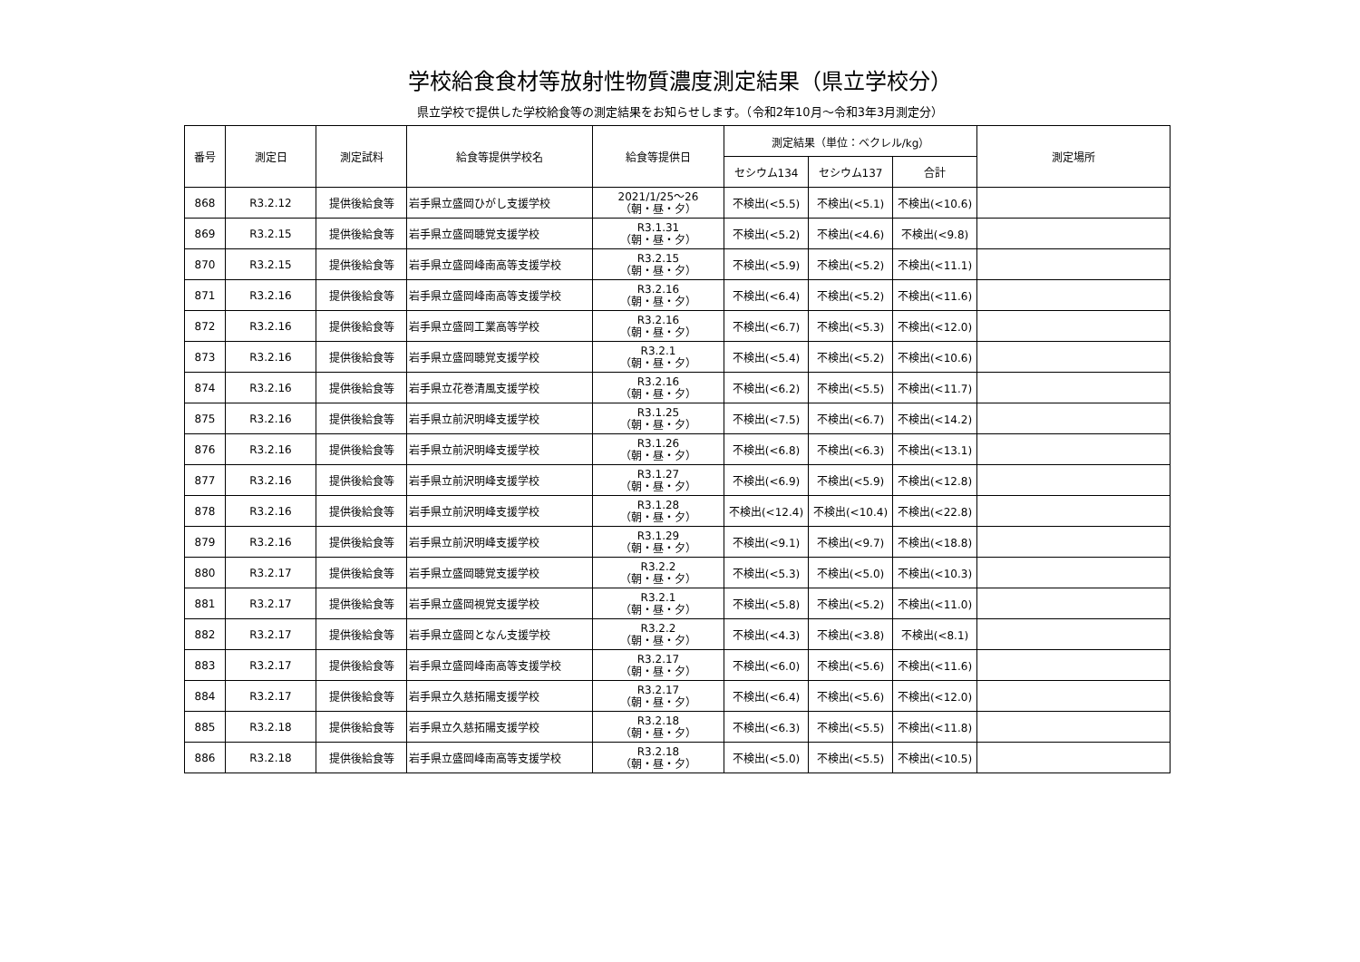学校給食食材等放射性物質濃度測定結果（県立学校分）
県立学校で提供した学校給食等の測定結果をお知らせします。（令和2年10月～令和3年3月測定分）
| 番号 | 測定日 | 測定試料 | 給食等提供学校名 | 給食等提供日 | 測定結果（単位：ベクレル/kg） | | | 測定場所 |
| --- | --- | --- | --- | --- | --- | --- | --- | --- |
| | | | | | セシウム134 | セシウム137 | 合計 | |
| 868 | R3.2.12 | 提供後給食等 | 岩手県立盛岡ひがし支援学校 | 2021/1/25～26 （朝・昼・夕） | 不検出(<5.5) | 不検出(<5.1) | 不検出(<10.6) | |
| 869 | R3.2.15 | 提供後給食等 | 岩手県立盛岡聴覚支援学校 | R3.1.31 （朝・昼・夕） | 不検出(<5.2) | 不検出(<4.6) | 不検出(<9.8) | |
| 870 | R3.2.15 | 提供後給食等 | 岩手県立盛岡峰南高等支援学校 | R3.2.15 （朝・昼・夕） | 不検出(<5.9) | 不検出(<5.2) | 不検出(<11.1) | |
| 871 | R3.2.16 | 提供後給食等 | 岩手県立盛岡峰南高等支援学校 | R3.2.16 （朝・昼・夕） | 不検出(<6.4) | 不検出(<5.2) | 不検出(<11.6) | |
| 872 | R3.2.16 | 提供後給食等 | 岩手県立盛岡工業高等学校 | R3.2.16 （朝・昼・夕） | 不検出(<6.7) | 不検出(<5.3) | 不検出(<12.0) | |
| 873 | R3.2.16 | 提供後給食等 | 岩手県立盛岡聴覚支援学校 | R3.2.1 （朝・昼・夕） | 不検出(<5.4) | 不検出(<5.2) | 不検出(<10.6) | |
| 874 | R3.2.16 | 提供後給食等 | 岩手県立花巻清風支援学校 | R3.2.16 （朝・昼・夕） | 不検出(<6.2) | 不検出(<5.5) | 不検出(<11.7) | |
| 875 | R3.2.16 | 提供後給食等 | 岩手県立前沢明峰支援学校 | R3.1.25 （朝・昼・夕） | 不検出(<7.5) | 不検出(<6.7) | 不検出(<14.2) | |
| 876 | R3.2.16 | 提供後給食等 | 岩手県立前沢明峰支援学校 | R3.1.26 （朝・昼・夕） | 不検出(<6.8) | 不検出(<6.3) | 不検出(<13.1) | |
| 877 | R3.2.16 | 提供後給食等 | 岩手県立前沢明峰支援学校 | R3.1.27 （朝・昼・夕） | 不検出(<6.9) | 不検出(<5.9) | 不検出(<12.8) | |
| 878 | R3.2.16 | 提供後給食等 | 岩手県立前沢明峰支援学校 | R3.1.28 （朝・昼・夕） | 不検出(<12.4) | 不検出(<10.4) | 不検出(<22.8) | |
| 879 | R3.2.16 | 提供後給食等 | 岩手県立前沢明峰支援学校 | R3.1.29 （朝・昼・夕） | 不検出(<9.1) | 不検出(<9.7) | 不検出(<18.8) | |
| 880 | R3.2.17 | 提供後給食等 | 岩手県立盛岡聴覚支援学校 | R3.2.2 （朝・昼・夕） | 不検出(<5.3) | 不検出(<5.0) | 不検出(<10.3) | |
| 881 | R3.2.17 | 提供後給食等 | 岩手県立盛岡視覚支援学校 | R3.2.1 （朝・昼・夕） | 不検出(<5.8) | 不検出(<5.2) | 不検出(<11.0) | |
| 882 | R3.2.17 | 提供後給食等 | 岩手県立盛岡となん支援学校 | R3.2.2 （朝・昼・夕） | 不検出(<4.3) | 不検出(<3.8) | 不検出(<8.1) | |
| 883 | R3.2.17 | 提供後給食等 | 岩手県立盛岡峰南高等支援学校 | R3.2.17 （朝・昼・夕） | 不検出(<6.0) | 不検出(<5.6) | 不検出(<11.6) | |
| 884 | R3.2.17 | 提供後給食等 | 岩手県立久慈拓陽支援学校 | R3.2.17 （朝・昼・夕） | 不検出(<6.4) | 不検出(<5.6) | 不検出(<12.0) | |
| 885 | R3.2.18 | 提供後給食等 | 岩手県立久慈拓陽支援学校 | R3.2.18 （朝・昼・夕） | 不検出(<6.3) | 不検出(<5.5) | 不検出(<11.8) | |
| 886 | R3.2.18 | 提供後給食等 | 岩手県立盛岡峰南高等支援学校 | R3.2.18 （朝・昼・夕） | 不検出(<5.0) | 不検出(<5.5) | 不検出(<10.5) | |